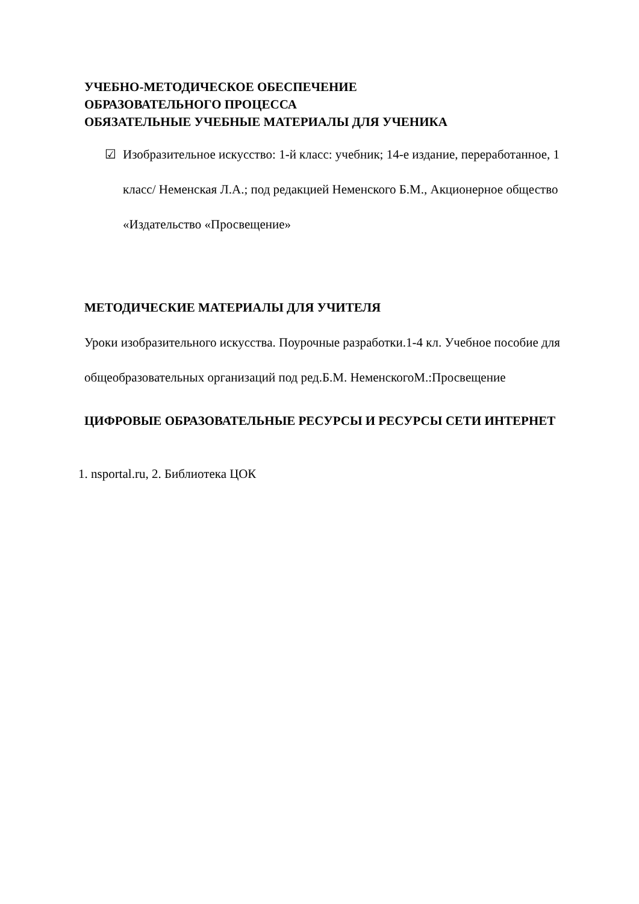УЧЕБНО-МЕТОДИЧЕСКОЕ ОБЕСПЕЧЕНИЕ
ОБРАЗОВАТЕЛЬНОГО ПРОЦЕССА
ОБЯЗАТЕЛЬНЫЕ УЧЕБНЫЕ МАТЕРИАЛЫ ДЛЯ УЧЕНИКА
☑ Изобразительное искусство: 1-й класс: учебник; 14-е издание, переработанное, 1 класс/ Неменская Л.А.; под редакцией Неменского Б.М., Акционерное общество «Издательство «Просвещение»
МЕТОДИЧЕСКИЕ МАТЕРИАЛЫ ДЛЯ УЧИТЕЛЯ
Уроки изобразительного искусства. Поурочные разработки.1-4 кл. Учебное пособие для общеобразовательных организаций под ред.Б.М. НеменскогоМ.:Просвещение
ЦИФРОВЫЕ ОБРАЗОВАТЕЛЬНЫЕ РЕСУРСЫ И РЕСУРСЫ СЕТИ ИНТЕРНЕТ
1. nsportal.ru, 2. Библиотека ЦОК